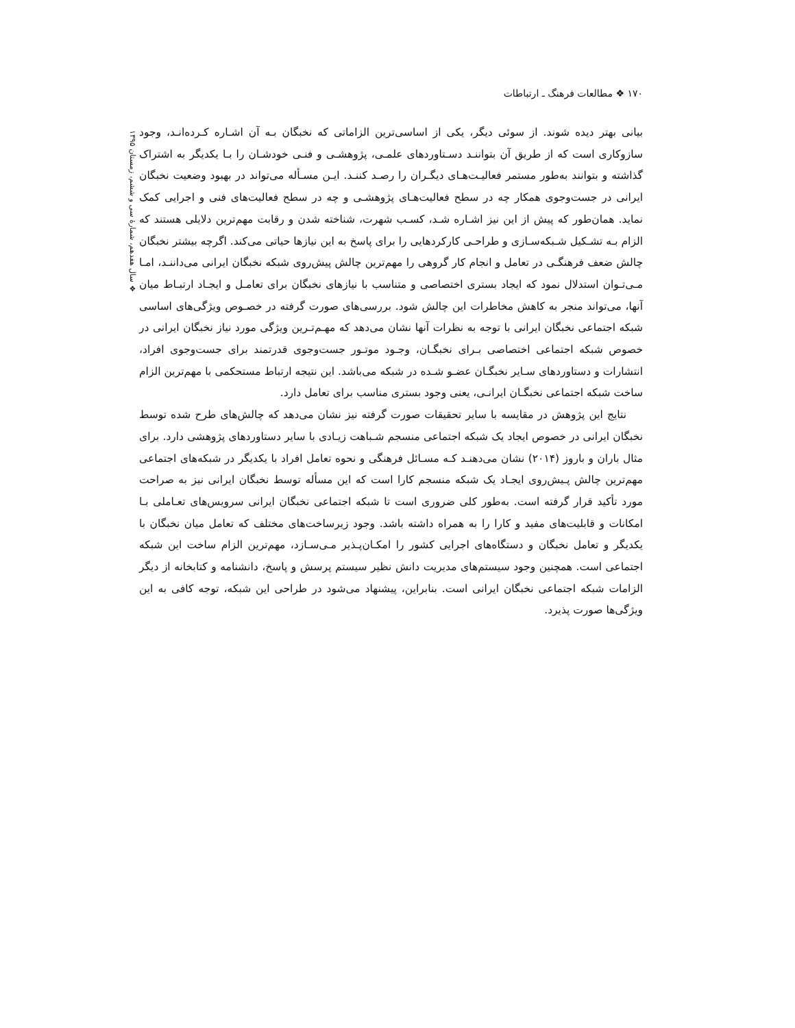۱۷۰ ❖ مطالعات فرهنگ ـ ارتباطات
❖ سال هفدهم، شمارهٔ سی و ششم، زمستان ۱۳۹۵
بیانی بهتر دیده شوند. از سوئی دیگر، یکی از اساسی‌ترین الزاماتی که نخبگان بـه آن اشـاره کـرده‌انـد، وجود سازوکاری است که از طریق آن بتواننـد دسـتاوردهای علمـی، پژوهشـی و فنـی خودشـان را بـا یکدیگر به اشتراک گذاشته و بتوانند به‌طور مستمر فعالیـت‌هـای دیگـران را رصـد کننـد. ایـن مسـأله می‌تواند در بهبود وضعیت نخبگان ایرانی در جست‌وجوی همکار چه در سطح فعالیت‌هـای پژوهشـی و چه در سطح فعالیت‌های فنی و اجرایی کمک نماید. همان‌طور که پیش از این نیز اشـاره شـد، کسـب شهرت، شناخته شدن و رقابت مهم‌ترین دلایلی هستند که الزام بـه تشـکیل شـبکه‌سـازی و طراحـی کارکردهایی را برای پاسخ به این نیازها حیاتی می‌کند. اگرچه بیشتر نخبگان چالش ضعف فرهنگـی در تعامل و انجام کار گروهی را مهم‌ترین چالش پیش‌روی شبکه نخبگان ایرانی می‌داننـد، امـا مـی‌تـوان استدلال نمود که ایجاد بستری اختصاصی و متناسب با نیازهای نخبگان برای تعامـل و ایجـاد ارتبـاط میان آنها، می‌تواند منجر به کاهش مخاطرات این چالش شود. بررسی‌های صورت گرفته در خصـوص ویژگی‌های اساسی شبکه اجتماعی نخبگان ایرانی با توجه به نظرات آنها نشان می‌دهد که مهـم‌تـرین ویژگی مورد نیاز نخبگان ایرانی در خصوص شبکه اجتماعی اختصاصی بـرای نخبگـان، وجـود موتـور جست‌وجوی قدرتمند برای جست‌وجوی افراد، انتشارات و دستاوردهای سـایر نخبگـان عضـو شـده در شبکه می‌باشد. این نتیجه ارتباط مستحکمی با مهم‌ترین الزام ساخت شبکه اجتماعی نخبگـان ایرانـی، یعنی وجود بستری مناسب برای تعامل دارد.
نتایج این پژوهش در مقایسه با سایر تحقیقات صورت گرفته نیز نشان می‌دهد که چالش‌های طرح شده توسط نخبگان ایرانی در خصوص ایجاد یک شبکه اجتماعی منسجم شـباهت زیـادی با سایر دستاوردهای پژوهشی دارد. برای مثال باران و باروز (۲۰۱۴) نشان می‌دهنـد کـه مسـائل فرهنگی و نحوه تعامل افراد با یکدیگر در شبکه‌های اجتماعی مهم‌ترین چالش پـیش‌روی ایجـاد یک شبکه منسجم کارا است که این مسأله توسط نخبگان ایرانی نیز به صراحت مورد تأکید قرار گرفته است. به‌طور کلی ضروری است تا شبکه اجتماعی نخبگان ایرانی سرویس‌های تعـاملی بـا امکانات و قابلیت‌های مفید و کارا را به همراه داشته باشد. وجود زیرساخت‌های مختلف که تعامل میان نخبگان با یکدیگر و تعامل نخبگان و دستگاه‌های اجرایی کشور را امکـان‌پـذیر مـی‌سـازد، مهم‌ترین الزام ساخت این شبکه اجتماعی است. همچنین وجود سیستم‌های مدیریت دانش نظیر سیستم پرسش و پاسخ، دانشنامه و کتابخانه از دیگر الزامات شبکه اجتماعی نخبگان ایرانی است. بنابراین، پیشنهاد می‌شود در طراحی این شبکه، توجه کافی به این ویژگی‌ها صورت پذیرد.